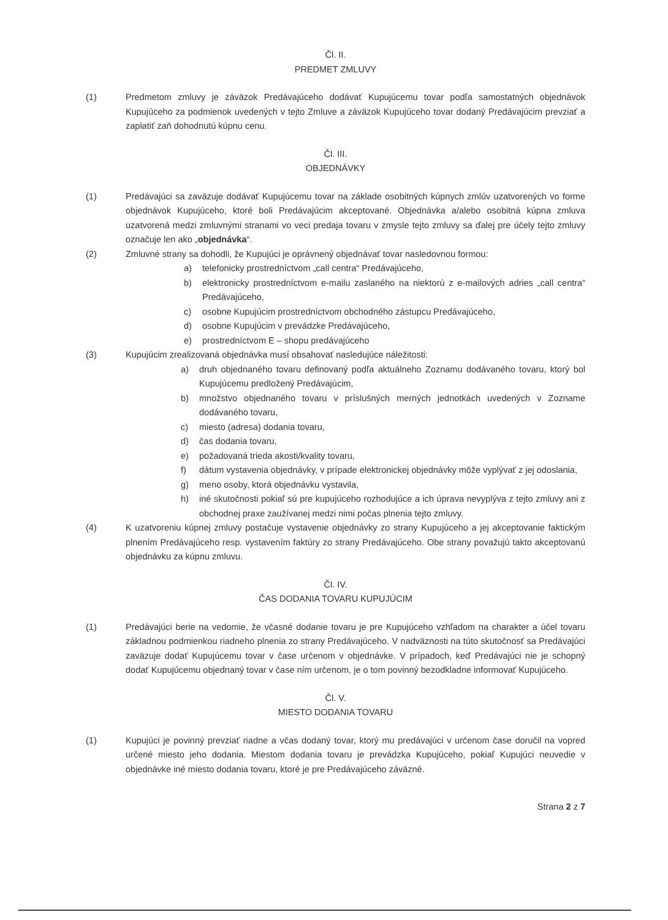Čl. II.
PREDMET ZMLUVY
(1) Predmetom zmluvy je záväzok Predávajúceho dodávať Kupujúcemu tovar podľa samostatných objednávok Kupujúceho za podmienok uvedených v tejto Zmluve a záväzok Kupujúceho tovar dodaný Predávajúcim prevziať a zaplatiť zaň dohodnutú kúpnu cenu.
Čl. III.
OBJEDNÁVKY
(1) Predávajúci sa zaväzuje dodávať Kupujúcemu tovar na základe osobitných kúpnych zmlúv uzatvorených vo forme objednávok Kupujúceho, ktoré boli Predávajúcim akceptované. Objednávka a/alebo osobitná kúpna zmluva uzatvorená medzi zmluvnými stranami vo veci predaja tovaru v zmysle tejto zmluvy sa ďalej pre účely tejto zmluvy označuje len ako „objednávka“.
(2) Zmluvné strany sa dohodli, že Kupujúci je oprávnený objednávať tovar nasledovnou formou:
a) telefonicky prostredníctvom „call centra“ Predávajúceho,
b) elektronicky prostredníctvom e-mailu zaslaného na niektorú z e-mailových adries „call centra“ Predávajúceho,
c) osobne Kupujúcim prostredníctvom obchodného zástupcu Predávajúceho,
d) osobne Kupujúcim v prevádzke Predávajúceho,
e) prostredníctvom E – shopu predávajúceho
(3) Kupujúcim zrealizovaná objednávka musí obsahovať nasledujúce náležitosti:
a) druh objednaného tovaru definovaný podľa aktuálneho Zoznamu dodávaného tovaru, ktorý bol Kupujúcemu predložený Predávajúcim,
b) množstvo objednaného tovaru v príslušných merných jednotkách uvedených v Zozname dodávaného tovaru,
c) miesto (adresa) dodania tovaru,
d) čas dodania tovaru,
e) požadovaná trieda akosti/kvality tovaru,
f) dátum vystavenia objednávky, v prípade elektronickej objednávky môže vyplývať z jej odoslania,
g) meno osoby, ktorá objednávku vystavila,
h) iné skutočnosti pokiaľ sú pre kupujúceho rozhodujúce a ich úprava nevyplýva z tejto zmluvy ani z obchodnej praxe zaužívanej medzi nimi počas plnenia tejto zmluvy.
(4) K uzatvoreniu kúpnej zmluvy postačuje vystavenie objednávky zo strany Kupujúceho a jej akceptovanie faktickým plnením Predávajúceho resp. vystavením faktúry zo strany Predávajúceho. Obe strany považujú takto akceptovanú objednávku za kúpnu zmluvu.
Čl. IV.
ČAS DODANIA TOVARU KUPUJÚCIM
(1) Predávajúci berie na vedomie, že včasné dodanie tovaru je pre Kupujúceho vzhľadom na charakter a účel tovaru základnou podmienkou riadneho plnenia zo strany Predávajúceho. V nadväznosti na túto skutočnosť sa Predávajúci zaväzuje dodať Kupujúcemu tovar v čase určenom v objednávke. V prípadoch, keď Predávajúci nie je schopný dodať Kupujúcemu objednaný tovar v čase ním určenom, je o tom povinný bezodkladne informovať Kupujúceho.
Čl. V.
MIESTO DODANIA TOVARU
(1) Kupujúci je povinný prevziať riadne a včas dodaný tovar, ktorý mu predávajúci v určenom čase doručil na vopred určené miesto jeho dodania. Miestom dodania tovaru je prevádzka Kupujúceho, pokiaľ Kupujúci neuvedie v objednávke iné miesto dodania tovaru, ktoré je pre Predávajúceho záväzné.
Strana 2 z 7